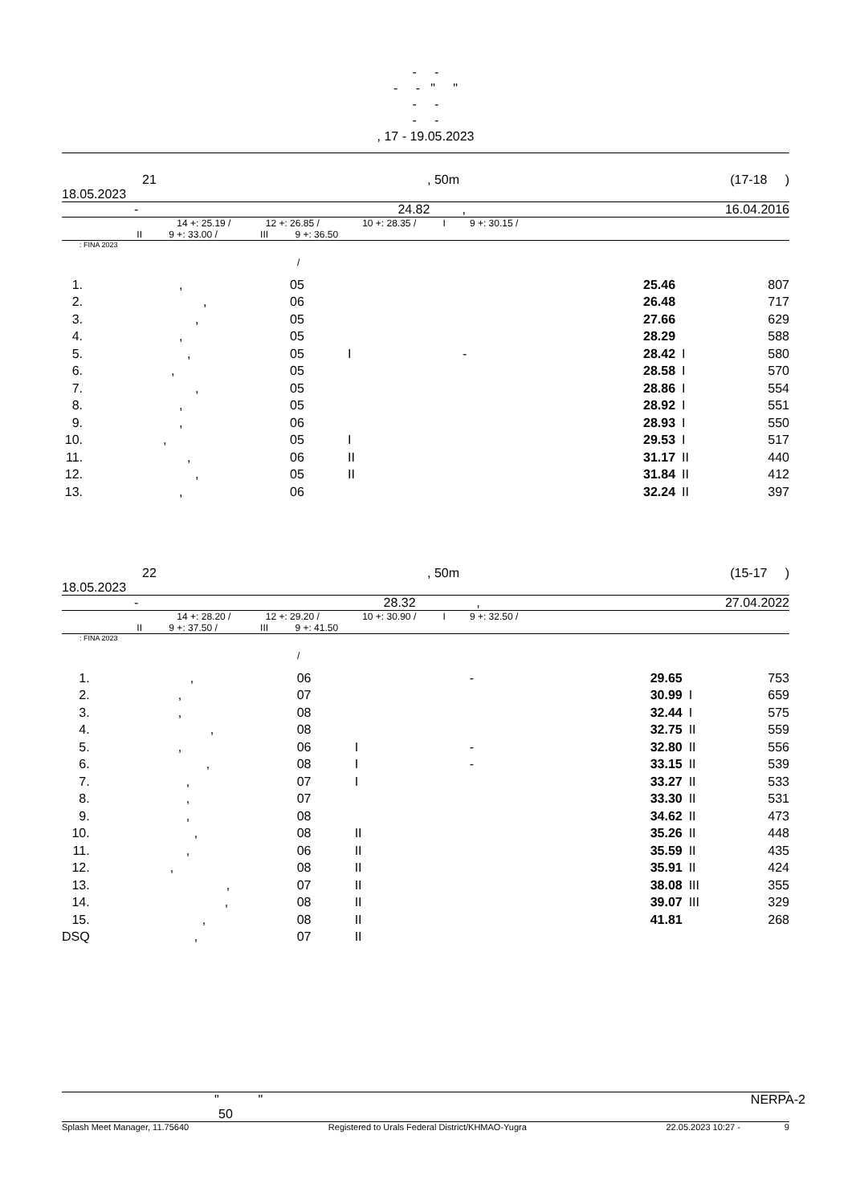- -
- - " "
- -
- -
, 17 - 19.05.2023
21, 50m (17-18 )
18.05.2023
- 24.82 , 16.04.2016
14 +: 25.19 / 12 +: 26.85 / 10 +: 28.35 / I 9 +: 30.15 /
II 9 +: 33.00 / III 9 +: 36.50
: FINA 2023
/
| 1. | , | 05 | | | 25.46 | | 807 |
| 2. | , | 06 | | | 26.48 | | 717 |
| 3. | , | 05 | | | 27.66 | | 629 |
| 4. | , | 05 | | | 28.29 | | 588 |
| 5. | , | 05 | I | - | 28.42 | I | 580 |
| 6. | , | 05 | | | 28.58 | I | 570 |
| 7. | , | 05 | | | 28.86 | I | 554 |
| 8. | , | 05 | | | 28.92 | I | 551 |
| 9. | , | 06 | | | 28.93 | I | 550 |
| 10. | , | 05 | I | | 29.53 | I | 517 |
| 11. | , | 06 | II | | 31.17 | II | 440 |
| 12. | , | 05 | II | | 31.84 | II | 412 |
| 13. | , | 06 | | | 32.24 | II | 397 |
22, 50m (15-17 )
18.05.2023
- 28.32 , 27.04.2022
14 +: 28.20 / 12 +: 29.20 / 10 +: 30.90 / I 9 +: 32.50 /
II 9 +: 37.50 / III 9 +: 41.50
: FINA 2023
/
| 1. | , | 06 | | - | 29.65 | | 753 |
| 2. | , | 07 | | | 30.99 | I | 659 |
| 3. | , | 08 | | | 32.44 | I | 575 |
| 4. | , | 08 | | | 32.75 | II | 559 |
| 5. | , | 06 | I | - | 32.80 | II | 556 |
| 6. | , | 08 | I | - | 33.15 | II | 539 |
| 7. | , | 07 | I | | 33.27 | II | 533 |
| 8. | , | 07 | | | 33.30 | II | 531 |
| 9. | , | 08 | | | 34.62 | II | 473 |
| 10. | , | 08 | II | | 35.26 | II | 448 |
| 11. | , | 06 | II | | 35.59 | II | 435 |
| 12. | , | 08 | II | | 35.91 | II | 424 |
| 13. | , | 07 | II | | 38.08 | III | 355 |
| 14. | , | 08 | II | | 39.07 | III | 329 |
| 15. | , | 08 | II | | 41.81 | | 268 |
| DSQ | , | 07 | II | | | | |
" " NERPA-2
50
Splash Meet Manager, 11.75640 Registered to Urals Federal District/KHMAO-Yugra 22.05.2023 10:27 - 9